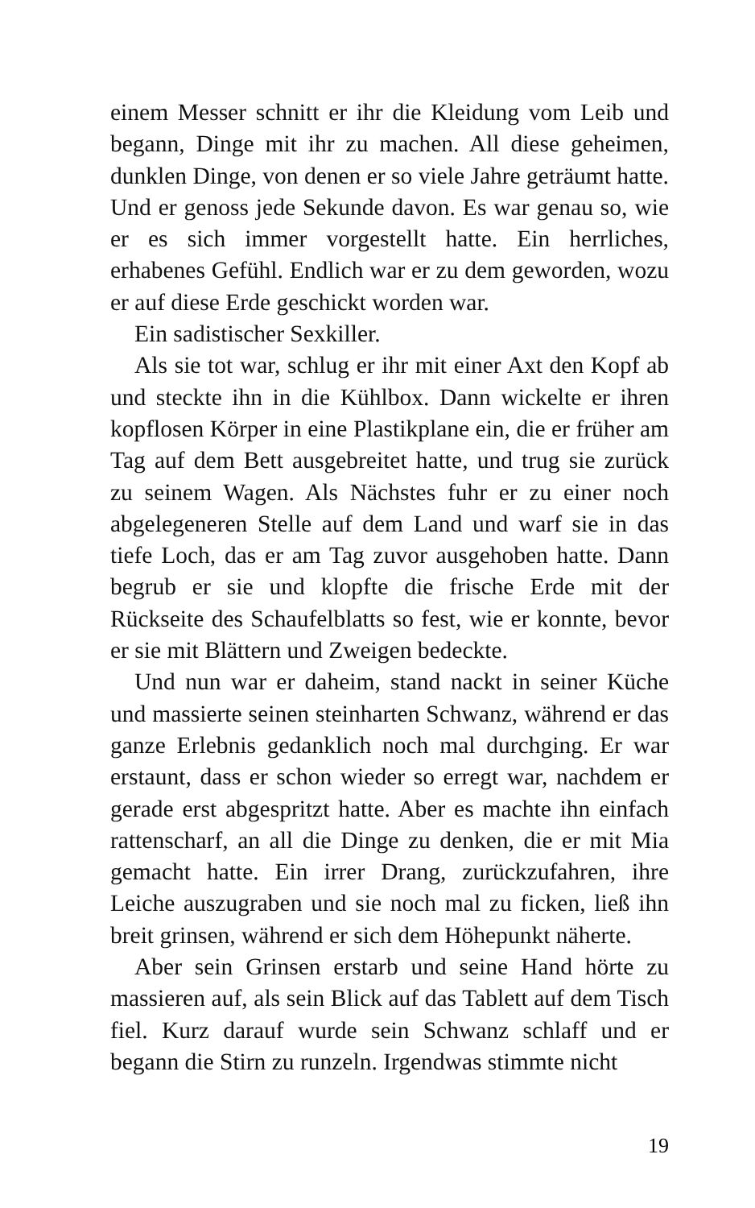einem Messer schnitt er ihr die Kleidung vom Leib und begann, Dinge mit ihr zu machen. All diese geheimen, dunklen Dinge, von denen er so viele Jahre geträumt hatte. Und er genoss jede Sekunde davon. Es war genau so, wie er es sich immer vorgestellt hatte. Ein herrliches, erhabenes Gefühl. Endlich war er zu dem geworden, wozu er auf diese Erde geschickt worden war.
Ein sadistischer Sexkiller.
Als sie tot war, schlug er ihr mit einer Axt den Kopf ab und steckte ihn in die Kühlbox. Dann wickelte er ihren kopflosen Körper in eine Plastikplane ein, die er früher am Tag auf dem Bett ausgebreitet hatte, und trug sie zurück zu seinem Wagen. Als Nächstes fuhr er zu einer noch abgelegeneren Stelle auf dem Land und warf sie in das tiefe Loch, das er am Tag zuvor ausgehoben hatte. Dann begrub er sie und klopfte die frische Erde mit der Rückseite des Schaufelblatts so fest, wie er konnte, bevor er sie mit Blättern und Zweigen bedeckte.
Und nun war er daheim, stand nackt in seiner Küche und massierte seinen steinharten Schwanz, während er das ganze Erlebnis gedanklich noch mal durchging. Er war erstaunt, dass er schon wieder so erregt war, nachdem er gerade erst abgespritzt hatte. Aber es machte ihn einfach rattenscharf, an all die Dinge zu denken, die er mit Mia gemacht hatte. Ein irrer Drang, zurückzufahren, ihre Leiche auszugraben und sie noch mal zu ficken, ließ ihn breit grinsen, während er sich dem Höhepunkt näherte.
Aber sein Grinsen erstarb und seine Hand hörte zu massieren auf, als sein Blick auf das Tablett auf dem Tisch fiel. Kurz darauf wurde sein Schwanz schlaff und er begann die Stirn zu runzeln. Irgendwas stimmte nicht
19